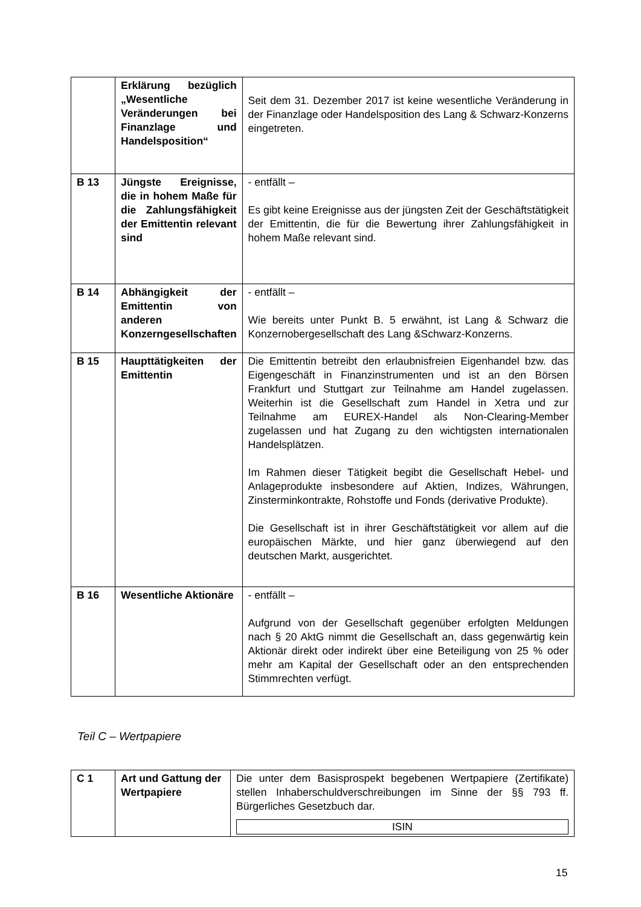| | Erklärung bezüglich „Wesentliche Veränderungen bei Finanzlage und Handelsposition“ | Seit dem 31. Dezember 2017 ist keine wesentliche Veränderung in der Finanzlage oder Handelsposition des Lang & Schwarz-Konzerns eingetreten. |
| B 13 | Jüngste Ereignisse, die in hohem Maße für die Zahlungsfähigkeit der Emittentin relevant sind | - entfällt – Es gibt keine Ereignisse aus der jüngsten Zeit der Geschäftstätigkeit der Emittentin, die für die Bewertung ihrer Zahlungsfähigkeit in hohem Maße relevant sind. |
| B 14 | Abhängigkeit der Emittentin von anderen Konzerngesellschaften | - entfällt – Wie bereits unter Punkt B. 5 erwähnt, ist Lang & Schwarz die Konzernobergesellschaft des Lang &Schwarz-Konzerns. |
| B 15 | Haupttätigkeiten der Emittentin | Die Emittentin betreibt den erlaubnisfreien Eigenhandel bzw. das Eigengeschäft in Finanzinstrumenten und ist an den Börsen Frankfurt und Stuttgart zur Teilnahme am Handel zugelassen. Weiterhin ist die Gesellschaft zum Handel in Xetra und zur Teilnahme am EUREX-Handel als Non-Clearing-Member zugelassen und hat Zugang zu den wichtigsten internationalen Handelsplätzen. Im Rahmen dieser Tätigkeit begibt die Gesellschaft Hebel- und Anlageprodukte insbesondere auf Aktien, Indizes, Währungen, Zinsterminkontrakte, Rohstoffe und Fonds (derivative Produkte). Die Gesellschaft ist in ihrer Geschäftstätigkeit vor allem auf die europäischen Märkte, und hier ganz überwiegend auf den deutschen Markt, ausgerichtet. |
| B 16 | Wesentliche Aktionäre | - entfällt – Aufgrund von der Gesellschaft gegenüber erfolgten Meldungen nach § 20 AktG nimmt die Gesellschaft an, dass gegenwärtig kein Aktionär direkt oder indirekt über eine Beteiligung von 25 % oder mehr am Kapital der Gesellschaft oder an den entsprechenden Stimmrechten verfügt. |
Teil C – Wertpapiere
| C 1 | Art und Gattung der Wertpapiere | Die unter dem Basisprospekt begebenen Wertpapiere (Zertifikate) stellen Inhaberschuldverschreibungen im Sinne der §§ 793 ff. Bürgerliches Gesetzbuch dar. ISIN |
15